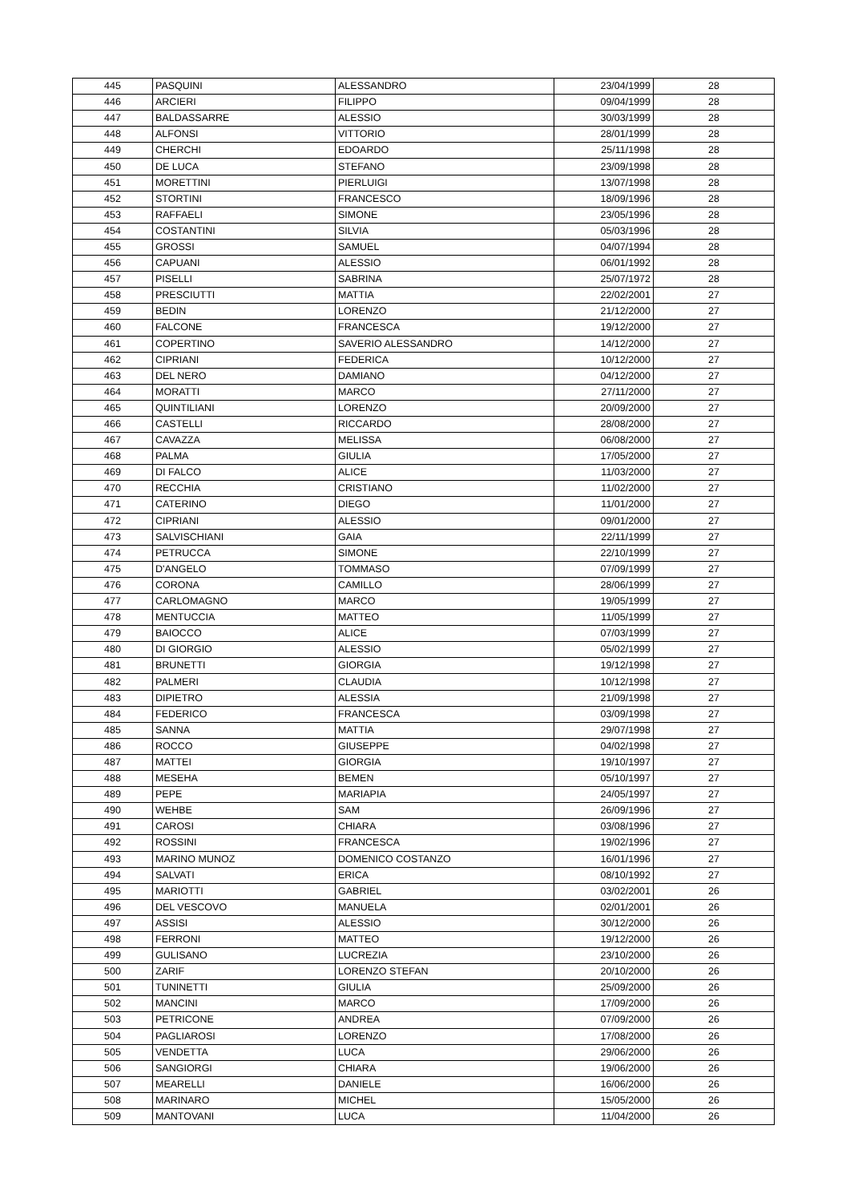| 445 | PASQUINI | ALESSANDRO | 23/04/1999 | 28 |
| 446 | ARCIERI | FILIPPO | 09/04/1999 | 28 |
| 447 | BALDASSARRE | ALESSIO | 30/03/1999 | 28 |
| 448 | ALFONSI | VITTORIO | 28/01/1999 | 28 |
| 449 | CHERCHI | EDOARDO | 25/11/1998 | 28 |
| 450 | DE LUCA | STEFANO | 23/09/1998 | 28 |
| 451 | MORETTINI | PIERLUIGI | 13/07/1998 | 28 |
| 452 | STORTINI | FRANCESCO | 18/09/1996 | 28 |
| 453 | RAFFAELI | SIMONE | 23/05/1996 | 28 |
| 454 | COSTANTINI | SILVIA | 05/03/1996 | 28 |
| 455 | GROSSI | SAMUEL | 04/07/1994 | 28 |
| 456 | CAPUANI | ALESSIO | 06/01/1992 | 28 |
| 457 | PISELLI | SABRINA | 25/07/1972 | 28 |
| 458 | PRESCIUTTI | MATTIA | 22/02/2001 | 27 |
| 459 | BEDIN | LORENZO | 21/12/2000 | 27 |
| 460 | FALCONE | FRANCESCA | 19/12/2000 | 27 |
| 461 | COPERTINO | SAVERIO ALESSANDRO | 14/12/2000 | 27 |
| 462 | CIPRIANI | FEDERICA | 10/12/2000 | 27 |
| 463 | DEL NERO | DAMIANO | 04/12/2000 | 27 |
| 464 | MORATTI | MARCO | 27/11/2000 | 27 |
| 465 | QUINTILIANI | LORENZO | 20/09/2000 | 27 |
| 466 | CASTELLI | RICCARDO | 28/08/2000 | 27 |
| 467 | CAVAZZA | MELISSA | 06/08/2000 | 27 |
| 468 | PALMA | GIULIA | 17/05/2000 | 27 |
| 469 | DI FALCO | ALICE | 11/03/2000 | 27 |
| 470 | RECCHIA | CRISTIANO | 11/02/2000 | 27 |
| 471 | CATERINO | DIEGO | 11/01/2000 | 27 |
| 472 | CIPRIANI | ALESSIO | 09/01/2000 | 27 |
| 473 | SALVISCHIANI | GAIA | 22/11/1999 | 27 |
| 474 | PETRUCCA | SIMONE | 22/10/1999 | 27 |
| 475 | D'ANGELO | TOMMASO | 07/09/1999 | 27 |
| 476 | CORONA | CAMILLO | 28/06/1999 | 27 |
| 477 | CARLOMAGNO | MARCO | 19/05/1999 | 27 |
| 478 | MENTUCCIA | MATTEO | 11/05/1999 | 27 |
| 479 | BAIOCCO | ALICE | 07/03/1999 | 27 |
| 480 | DI GIORGIO | ALESSIO | 05/02/1999 | 27 |
| 481 | BRUNETTI | GIORGIA | 19/12/1998 | 27 |
| 482 | PALMERI | CLAUDIA | 10/12/1998 | 27 |
| 483 | DIPIETRO | ALESSIA | 21/09/1998 | 27 |
| 484 | FEDERICO | FRANCESCA | 03/09/1998 | 27 |
| 485 | SANNA | MATTIA | 29/07/1998 | 27 |
| 486 | ROCCO | GIUSEPPE | 04/02/1998 | 27 |
| 487 | MATTEI | GIORGIA | 19/10/1997 | 27 |
| 488 | MESEHA | BEMEN | 05/10/1997 | 27 |
| 489 | PEPE | MARIAPIA | 24/05/1997 | 27 |
| 490 | WEHBE | SAM | 26/09/1996 | 27 |
| 491 | CAROSI | CHIARA | 03/08/1996 | 27 |
| 492 | ROSSINI | FRANCESCA | 19/02/1996 | 27 |
| 493 | MARINO MUNOZ | DOMENICO COSTANZO | 16/01/1996 | 27 |
| 494 | SALVATI | ERICA | 08/10/1992 | 27 |
| 495 | MARIOTTI | GABRIEL | 03/02/2001 | 26 |
| 496 | DEL VESCOVO | MANUELA | 02/01/2001 | 26 |
| 497 | ASSISI | ALESSIO | 30/12/2000 | 26 |
| 498 | FERRONI | MATTEO | 19/12/2000 | 26 |
| 499 | GULISANO | LUCREZIA | 23/10/2000 | 26 |
| 500 | ZARIF | LORENZO STEFAN | 20/10/2000 | 26 |
| 501 | TUNINETTI | GIULIA | 25/09/2000 | 26 |
| 502 | MANCINI | MARCO | 17/09/2000 | 26 |
| 503 | PETRICONE | ANDREA | 07/09/2000 | 26 |
| 504 | PAGLIAROSI | LORENZO | 17/08/2000 | 26 |
| 505 | VENDETTA | LUCA | 29/06/2000 | 26 |
| 506 | SANGIORGI | CHIARA | 19/06/2000 | 26 |
| 507 | MEARELLI | DANIELE | 16/06/2000 | 26 |
| 508 | MARINARO | MICHEL | 15/05/2000 | 26 |
| 509 | MANTOVANI | LUCA | 11/04/2000 | 26 |